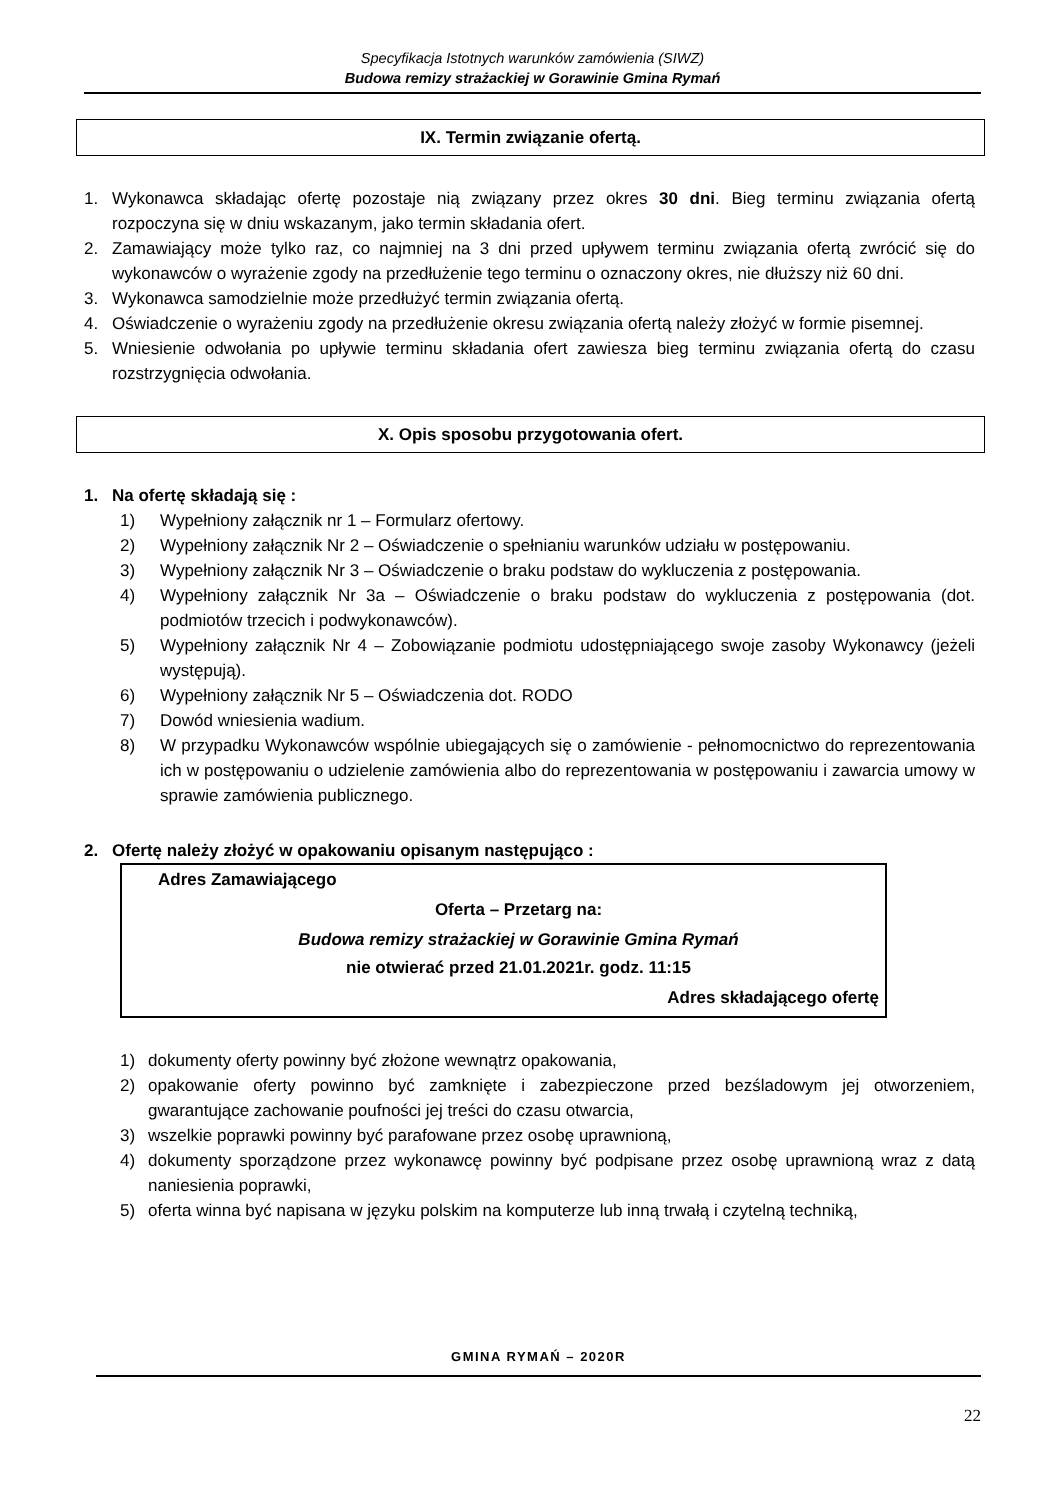Specyfikacja Istotnych warunków zamówienia (SIWZ)
Budowa remizy strażackiej w Gorawinie Gmina Rymań
IX. Termin związanie ofertą.
1. Wykonawca składając ofertę pozostaje nią związany przez okres 30 dni. Bieg terminu związania ofertą rozpoczyna się w dniu wskazanym, jako termin składania ofert.
2. Zamawiający może tylko raz, co najmniej na 3 dni przed upływem terminu związania ofertą zwrócić się do wykonawców o wyrażenie zgody na przedłużenie tego terminu o oznaczony okres, nie dłuższy niż 60 dni.
3. Wykonawca samodzielnie może przedłużyć termin związania ofertą.
4. Oświadczenie o wyrażeniu zgody na przedłużenie okresu związania ofertą należy złożyć w formie pisemnej.
5. Wniesienie odwołania po upływie terminu składania ofert zawiesza bieg terminu związania ofertą do czasu rozstrzygnięcia odwołania.
X. Opis sposobu przygotowania ofert.
1. Na ofertę składają się :
1) Wypełniony załącznik nr 1 – Formularz ofertowy.
2) Wypełniony załącznik Nr 2 – Oświadczenie o spełnianiu warunków udziału w postępowaniu.
3) Wypełniony załącznik Nr 3 – Oświadczenie o braku podstaw do wykluczenia z postępowania.
4) Wypełniony załącznik Nr 3a – Oświadczenie o braku podstaw do wykluczenia z postępowania (dot. podmiotów trzecich i podwykonawców).
5) Wypełniony załącznik Nr 4 – Zobowiązanie podmiotu udostępniającego swoje zasoby Wykonawcy (jeżeli występują).
6) Wypełniony załącznik Nr 5 – Oświadczenia dot. RODO
7) Dowód wniesienia wadium.
8) W przypadku Wykonawców wspólnie ubiegających się o zamówienie - pełnomocnictwo do reprezentowania ich w postępowaniu o udzielenie zamówienia albo do reprezentowania w postępowaniu i zawarcia umowy w sprawie zamówienia publicznego.
2. Ofertę należy złożyć w opakowaniu opisanym następująco :
Adres Zamawiającego
Oferta – Przetarg na:
Budowa remizy strażackiej w Gorawinie Gmina Rymań
nie otwierać przed 21.01.2021r. godz. 11:15
Adres składającego ofertę
1) dokumenty oferty powinny być złożone wewnątrz opakowania,
2) opakowanie oferty powinno być zamknięte i zabezpieczone przed bezśladowym jej otworzeniem, gwarantujące zachowanie poufności jej treści do czasu otwarcia,
3) wszelkie poprawki powinny być parafowane przez osobę uprawnioną,
4) dokumenty sporządzone przez wykonawcę powinny być podpisane przez osobę uprawnioną wraz z datą naniesienia poprawki,
5) oferta winna być napisana w języku polskim na komputerze lub inną trwałą i czytelną techniką,
GMINA RYMAŃ – 2020R
22